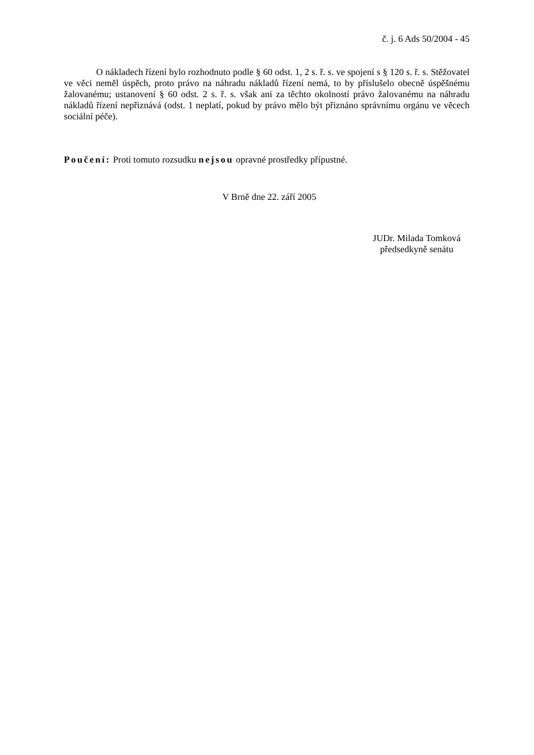č. j. 6 Ads 50/2004 - 45
O nákladech řízení bylo rozhodnuto podle § 60 odst. 1, 2 s. ř. s. ve spojení s § 120 s. ř. s. Stěžovatel ve věci neměl úspěch, proto právo na náhradu nákladů řízení nemá, to by příslušelo obecně úspěšnému žalovanému; ustanovení § 60 odst. 2 s. ř. s. však ani za těchto okolností právo žalovanému na náhradu nákladů řízení nepřiznává (odst. 1 neplatí, pokud by právo mělo být přiznáno správnímu orgánu ve věcech sociální péče).
Poučení: Proti tomuto rozsudku nejsou opravné prostředky přípustné.
V Brně dne 22. září 2005
JUDr. Milada Tomková
předsedkyně senátu